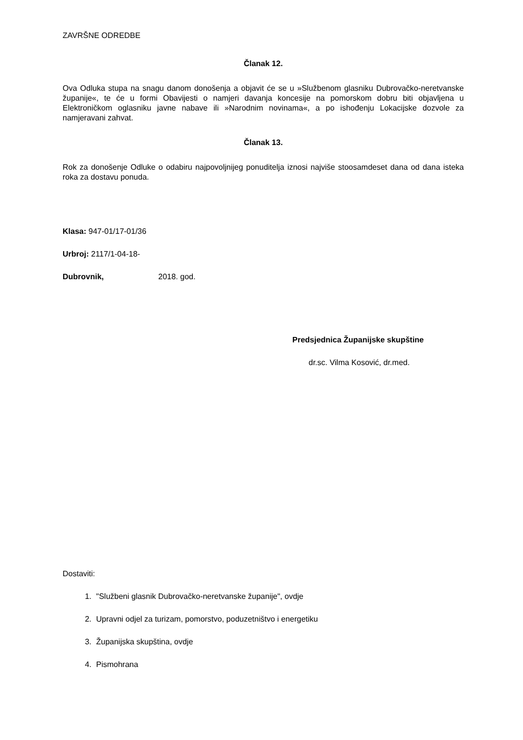ZAVRŠNE ODREDBE
Članak 12.
Ova Odluka stupa na snagu danom donošenja a objavit će se u »Službenom glasniku Dubrovačko-neretvanske županije«, te će u formi Obavijesti o namjeri davanja koncesije na pomorskom dobru biti objavljena u Elektroničkom oglasniku javne nabave ili »Narodnim novinama«, a po ishođenju Lokacijske dozvole za namjeravani zahvat.
Članak 13.
Rok za donošenje Odluke o odabiru najpovoljnijeg ponuditelja iznosi najviše stoosamdeset dana od dana isteka roka za dostavu ponuda.
Klasa: 947-01/17-01/36
Urbroj: 2117/1-04-18-
Dubrovnik, 2018. god.
Predsjednica Županijske skupštine
dr.sc. Vilma Kosović, dr.med.
Dostaviti:
1. "Službeni glasnik Dubrovačko-neretvanske županije", ovdje
2. Upravni odjel za turizam, pomorstvo, poduzetništvo i energetiku
3. Županijska skupština, ovdje
4. Pismohrana